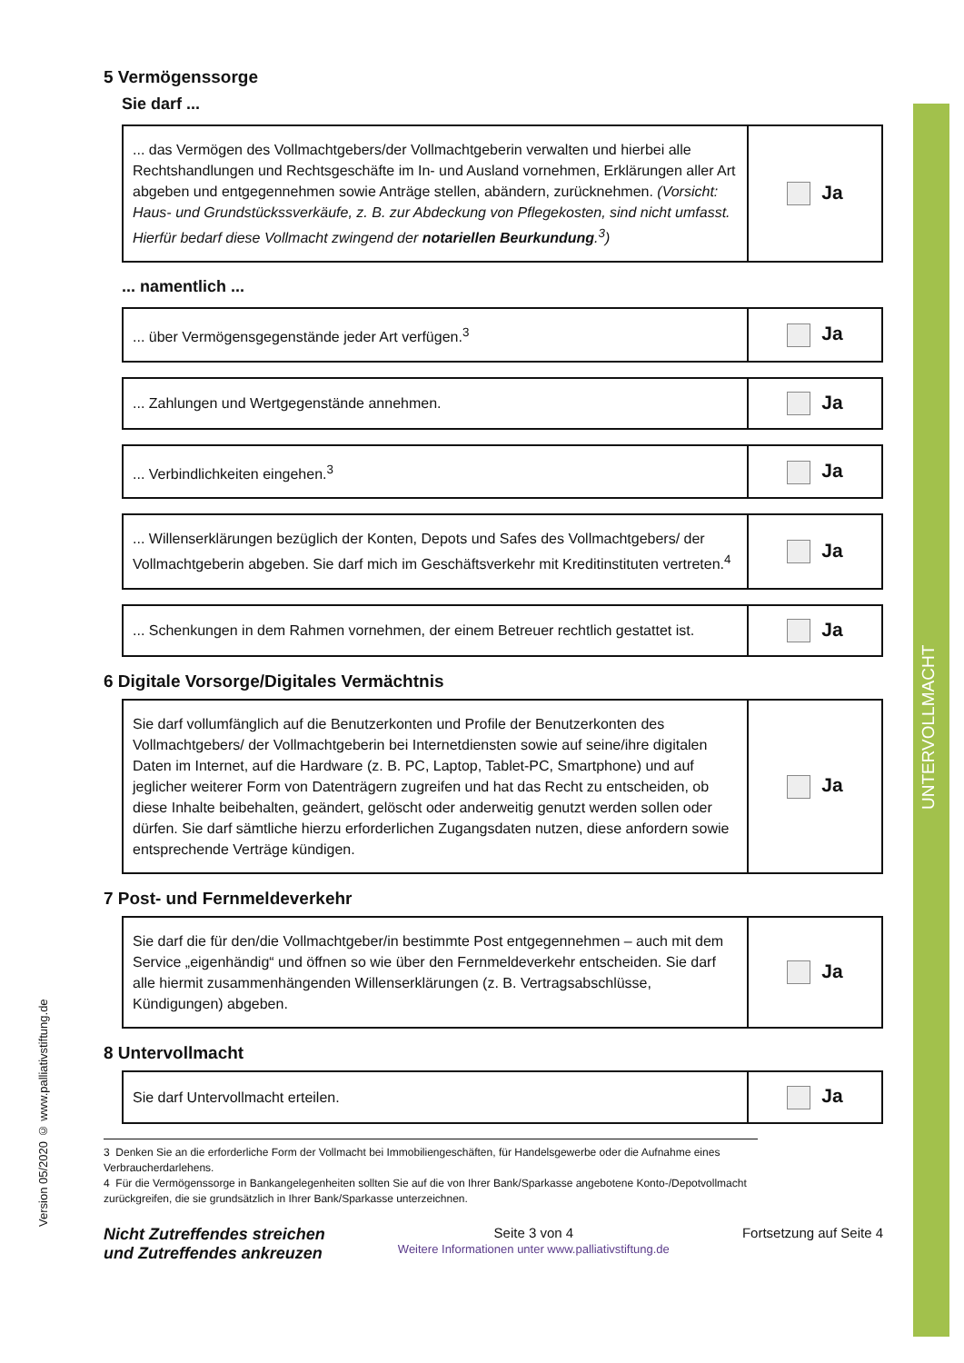UNTERVOLLMACHT
Version 05/2020 © www.palliativstiftung.de
5 Vermögenssorge
Sie darf ...
| ... das Vermögen des Vollmachtgebers/der Vollmachtgeberin verwalten und hierbei alle Rechtshandlungen und Rechtsgeschäfte im In- und Ausland vornehmen, Erklärungen aller Art abgeben und entgegennehmen sowie Anträge stellen, abändern, zurücknehmen. (Vorsicht: Haus- und Grundstückssverkäufe, z. B. zur Abdeckung von Pflegekosten, sind nicht umfasst. Hierfür bedarf diese Vollmacht zwingend der notariellen Beurkundung .<sup>3</sup>) | Ja |
... namentlich ...
| ... über Vermögensgegenstände jeder Art verfügen.<sup>3</sup> | Ja |
| ... Zahlungen und Wertgegenstände annehmen. | Ja |
| ... Verbindlichkeiten eingehen.<sup>3</sup> | Ja |
| ... Willenserklärungen bezüglich der Konten, Depots und Safes des Vollmachtgebers/ der Vollmachtgeberin abgeben. Sie darf mich im Geschäftsverkehr mit Kreditinstituten vertreten.<sup>4</sup> | Ja |
| ... Schenkungen in dem Rahmen vornehmen, der einem Betreuer rechtlich gestattet ist. | Ja |
6 Digitale Vorsorge/Digitales Vermächtnis
| Sie darf vollumfänglich auf die Benutzerkonten und Profile der Benutzerkonten des Vollmachtgebers/ der Vollmachtgeberin bei Internetdiensten sowie auf seine/ihre digitalen Daten im Internet, auf die Hardware (z. B. PC, Laptop, Tablet-PC, Smartphone) und auf jeglicher weiterer Form von Datenträgern zugreifen und hat das Recht zu entscheiden, ob diese Inhalte beibehalten, geändert, gelöscht oder anderweitig genutzt werden sollen oder dürfen. Sie darf sämtliche hierzu erforderlichen Zugangsdaten nutzen, diese anfordern sowie entsprechende Verträge kündigen. | Ja |
7 Post- und Fernmeldeverkehr
| Sie darf die für den/die Vollmachtgeber/in bestimmte Post entgegennehmen – auch mit dem Service „eigenhändig“ und öffnen so wie über den Fernmeldeverkehr entscheiden. Sie darf alle hiermit zusammenhängenden Willenserklärungen (z. B. Vertragsabschlüsse, Kündigungen) abgeben. | Ja |
8 Untervollmacht
| Sie darf Untervollmacht erteilen. | Ja |
3 Denken Sie an die erforderliche Form der Vollmacht bei Immobiliengeschäften, für Handelsgewerbe oder die Aufnahme eines Verbraucherdarlehens.
4 Für die Vermögenssorge in Bankangelegenheiten sollten Sie auf die von Ihrer Bank/Sparkasse angebotene Konto-/Depotvollmacht zurückgreifen, die sie grundsätzlich in Ihrer Bank/Sparkasse unterzeichnen.
Nicht Zutreffendes streichen
und Zutreffendes ankreuzen
Seite 3 von 4
Weitere Informationen unter www.palliativstiftung.de
Fortsetzung auf Seite 4